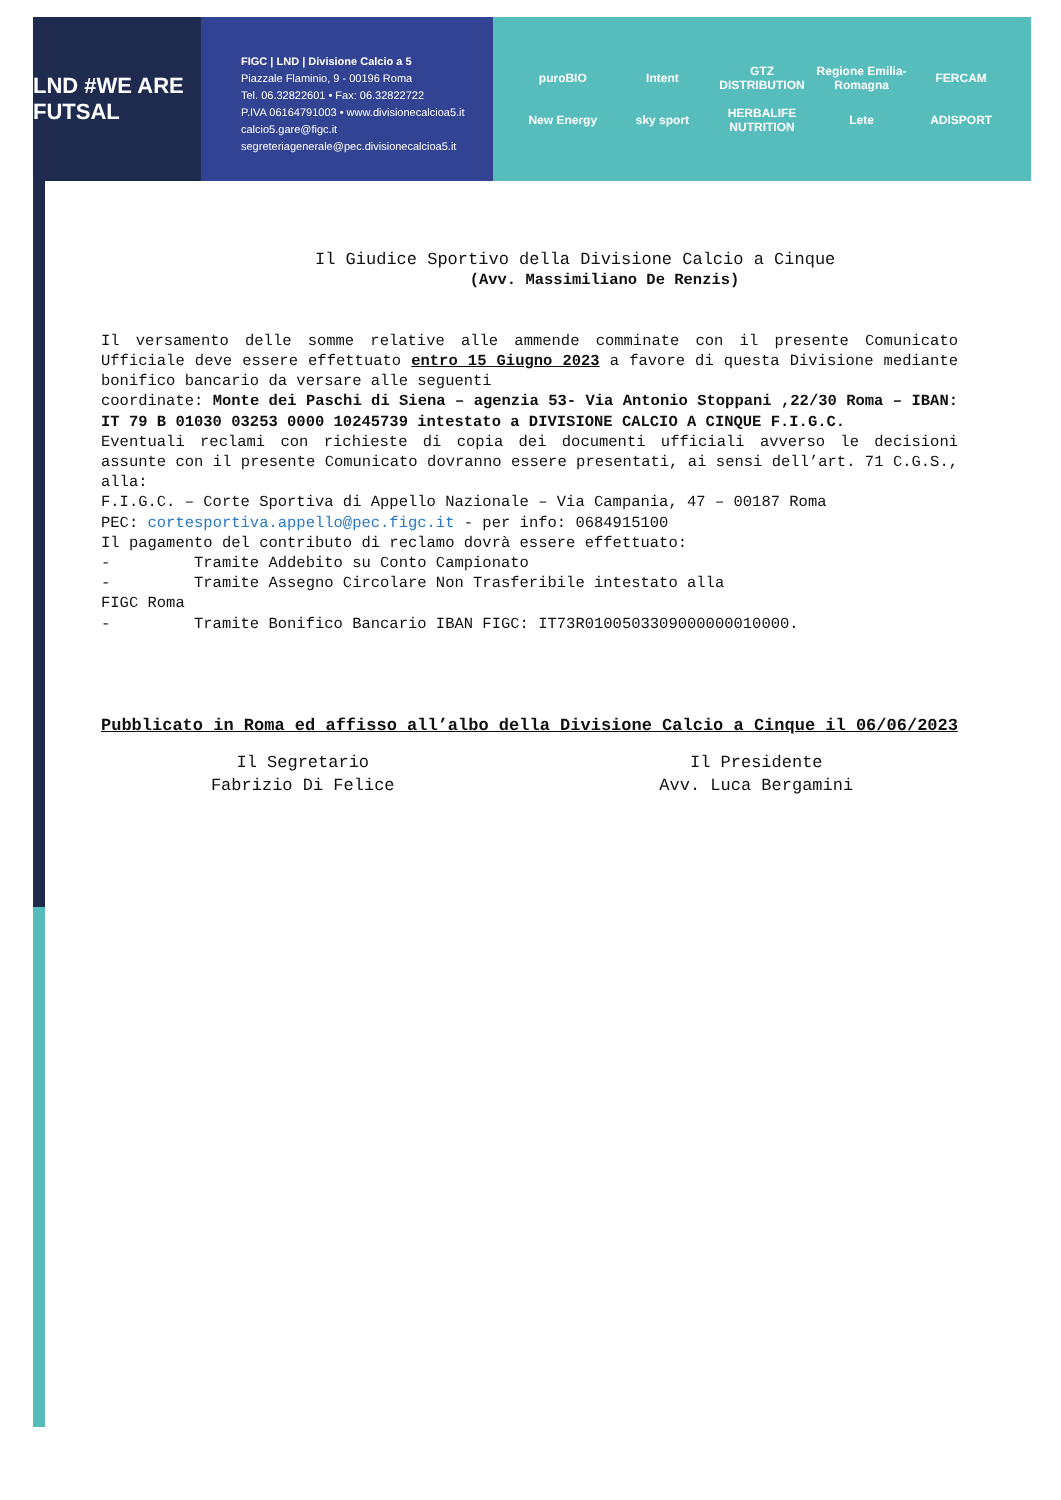LND #WE ARE FUTSAL
FIGC | LND | Divisione Calcio a 5
Piazzale Flaminio, 9 - 00196 Roma
Tel. 06.32822601 • Fax: 06.32822722
P.IVA 06164791003 • www.divisionecalcioa5.it
calcio5.gare@figc.it
segreteriagenerale@pec.divisionecalcioa5.it
puroBIO Intent GTZ DISTRIBUTION Regione Emilia-Romagna FERCAM New Energy sky sport HERBALIFE NUTRITION Lete ADISPORT
Il Giudice Sportivo della Divisione Calcio a Cinque
(Avv. Massimiliano De Renzis)
Il versamento delle somme relative alle ammende comminate con il presente Comunicato Ufficiale deve essere effettuato entro 15 Giugno 2023 a favore di questa Divisione mediante bonifico bancario da versare alle seguenti
coordinate: Monte dei Paschi di Siena – agenzia 53- Via Antonio Stoppani ,22/30 Roma – IBAN: IT 79 B 01030 03253 0000 10245739 intestato a DIVISIONE CALCIO A CINQUE F.I.G.C.
Eventuali reclami con richieste di copia dei documenti ufficiali avverso le decisioni assunte con il presente Comunicato dovranno essere presentati, ai sensi dell’art. 71 C.G.S., alla:
F.I.G.C. – Corte Sportiva di Appello Nazionale – Via Campania, 47 – 00187 Roma
PEC: cortesportiva.appello@pec.figc.it - per info: 0684915100
Il pagamento del contributo di reclamo dovrà essere effettuato:
- Tramite Addebito su Conto Campionato
- Tramite Assegno Circolare Non Trasferibile intestato alla
FIGC Roma
- Tramite Bonifico Bancario IBAN FIGC: IT73R0100503309000000010000.
Pubblicato in Roma ed affisso all’albo della Divisione Calcio a Cinque il 06/06/2023
Il Segretario
Fabrizio Di Felice
Il Presidente
Avv. Luca Bergamini